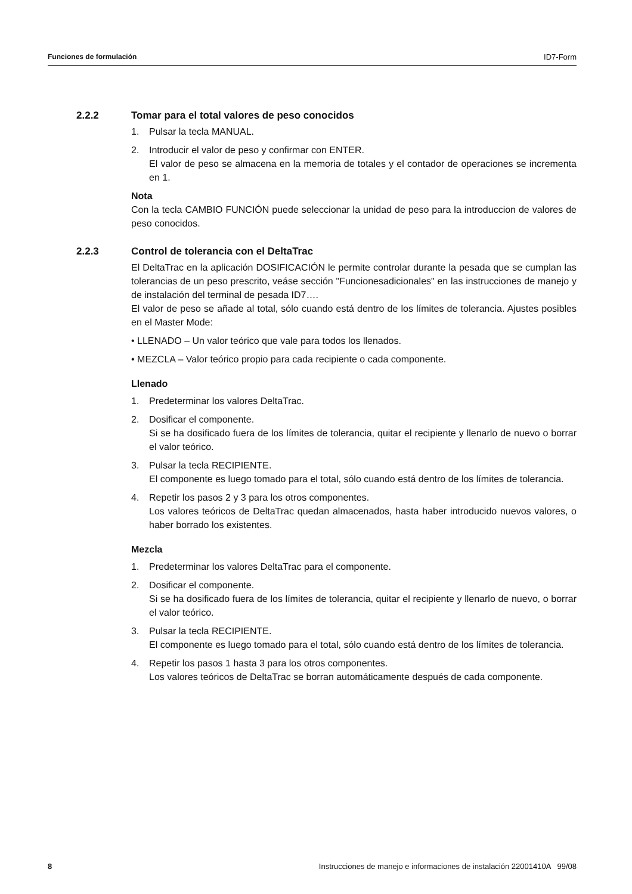Funciones de formulación ID7-Form
2.2.2 Tomar para el total valores de peso conocidos
1. Pulsar la tecla MANUAL.
2. Introducir el valor de peso y confirmar con ENTER.
El valor de peso se almacena en la memoria de totales y el contador de operaciones se incrementa en 1.
Nota
Con la tecla CAMBIO FUNCIÓN puede seleccionar la unidad de peso para la introduccion de valores de peso conocidos.
2.2.3 Control de tolerancia con el DeltaTrac
El DeltaTrac en la aplicación DOSIFICACIÓN le permite controlar durante la pesada que se cumplan las tolerancias de un peso prescrito, veáse sección "Funcionesadicionales" en las instrucciones de manejo y de instalación del terminal de pesada ID7….
El valor de peso se añade al total, sólo cuando está dentro de los límites de tolerancia. Ajustes posibles en el Master Mode:
• LLENADO – Un valor teórico que vale para todos los llenados.
• MEZCLA – Valor teórico propio para cada recipiente o cada componente.
Llenado
1. Predeterminar los valores DeltaTrac.
2. Dosificar el componente.
Si se ha dosificado fuera de los límites de tolerancia, quitar el recipiente y llenarlo de nuevo o borrar el valor teórico.
3. Pulsar la tecla RECIPIENTE.
El componente es luego tomado para el total, sólo cuando está dentro de los límites de tolerancia.
4. Repetir los pasos 2 y 3 para los otros componentes.
Los valores teóricos de DeltaTrac quedan almacenados, hasta haber introducido nuevos valores, o haber borrado los existentes.
Mezcla
1. Predeterminar los valores DeltaTrac para el componente.
2. Dosificar el componente.
Si se ha dosificado fuera de los límites de tolerancia, quitar el recipiente y llenarlo de nuevo, o borrar el valor teórico.
3. Pulsar la tecla RECIPIENTE.
El componente es luego tomado para el total, sólo cuando está dentro de los límites de tolerancia.
4. Repetir los pasos 1 hasta 3 para los otros componentes.
Los valores teóricos de DeltaTrac se borran automáticamente después de cada componente.
8 Instrucciones de manejo e informaciones de instalación 22001410A 99/08